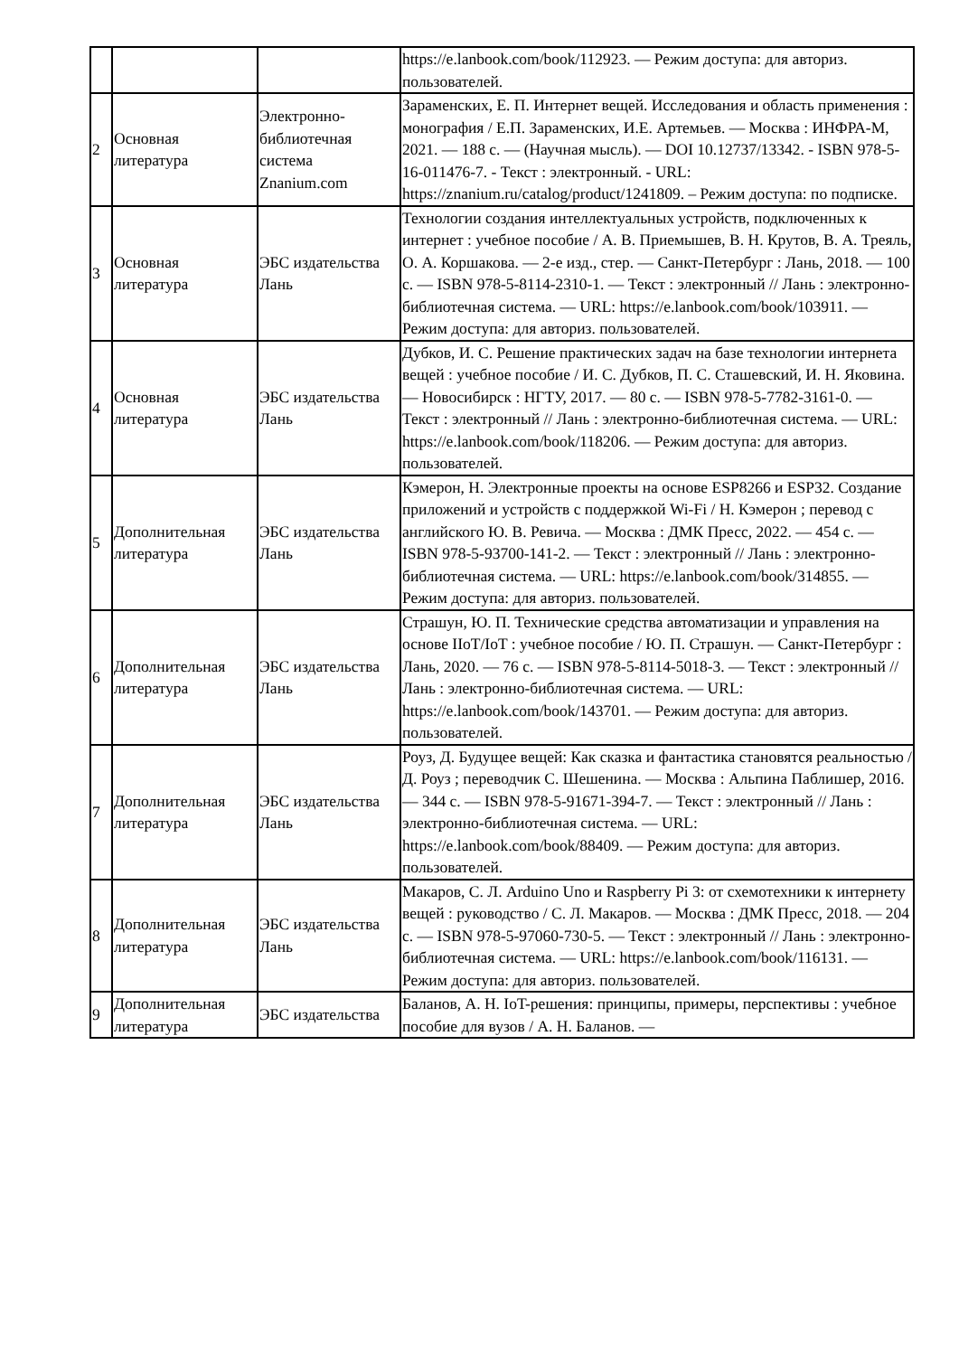| | | | https://e.lanbook.com/book/112923. — Режим доступа: для авториз. пользователей. |
| 2 | Основная литература | Электронно-библиотечная система Znanium.com | Зараменских, Е. П. Интернет вещей. Исследования и область применения : монография / Е.П. Зараменских, И.Е. Артемьев. — Москва : ИНФРА-М, 2021. — 188 с. — (Научная мысль). — DOI 10.12737/13342. - ISBN 978-5-16-011476-7. - Текст : электронный. - URL: https://znanium.ru/catalog/product/1241809. – Режим доступа: по подписке. |
| 3 | Основная литература | ЭБС издательства Лань | Технологии создания интеллектуальных устройств, подключенных к интернет : учебное пособие / А. В. Приемышев, В. Н. Крутов, В. А. Треяль, О. А. Коршакова. — 2-е изд., стер. — Санкт-Петербург : Лань, 2018. — 100 с. — ISBN 978-5-8114-2310-1. — Текст : электронный // Лань : электронно-библиотечная система. — URL: https://e.lanbook.com/book/103911. — Режим доступа: для авториз. пользователей. |
| 4 | Основная литература | ЭБС издательства Лань | Дубков, И. С. Решение практических задач на базе технологии интернета вещей : учебное пособие / И. С. Дубков, П. С. Сташевский, И. Н. Яковина. — Новосибирск : НГТУ, 2017. — 80 с. — ISBN 978-5-7782-3161-0. — Текст : электронный // Лань : электронно-библиотечная система. — URL: https://e.lanbook.com/book/118206. — Режим доступа: для авториз. пользователей. |
| 5 | Дополнительная литература | ЭБС издательства Лань | Кэмерон, Н. Электронные проекты на основе ESP8266 и ESP32. Создание приложений и устройств с поддержкой Wi-Fi / Н. Кэмерон ; перевод с английского Ю. В. Ревича. — Москва : ДМК Пресс, 2022. — 454 с. — ISBN 978-5-93700-141-2. — Текст : электронный // Лань : электронно-библиотечная система. — URL: https://e.lanbook.com/book/314855. — Режим доступа: для авториз. пользователей. |
| 6 | Дополнительная литература | ЭБС издательства Лань | Страшун, Ю. П. Технические средства автоматизации и управления на основе IIoT/IoT : учебное пособие / Ю. П. Страшун. — Санкт-Петербург : Лань, 2020. — 76 с. — ISBN 978-5-8114-5018-3. — Текст : электронный // Лань : электронно-библиотечная система. — URL: https://e.lanbook.com/book/143701. — Режим доступа: для авториз. пользователей. |
| 7 | Дополнительная литература | ЭБС издательства Лань | Роуз, Д. Будущее вещей: Как сказка и фантастика становятся реальностью / Д. Роуз ; переводчик С. Шешенина. — Москва : Альпина Паблишер, 2016. — 344 с. — ISBN 978-5-91671-394-7. — Текст : электронный // Лань : электронно-библиотечная система. — URL: https://e.lanbook.com/book/88409. — Режим доступа: для авториз. пользователей. |
| 8 | Дополнительная литература | ЭБС издательства Лань | Макаров, С. Л. Arduino Uno и Raspberry Pi 3: от схемотехники к интернету вещей : руководство / С. Л. Макаров. — Москва : ДМК Пресс, 2018. — 204 с. — ISBN 978-5-97060-730-5. — Текст : электронный // Лань : электронно-библиотечная система. — URL: https://e.lanbook.com/book/116131. — Режим доступа: для авториз. пользователей. |
| 9 | Дополнительная литература | ЭБС издательства | Баланов, А. Н. IoT-решения: принципы, примеры, перспективы : учебное пособие для вузов / А. Н. Баланов. — |